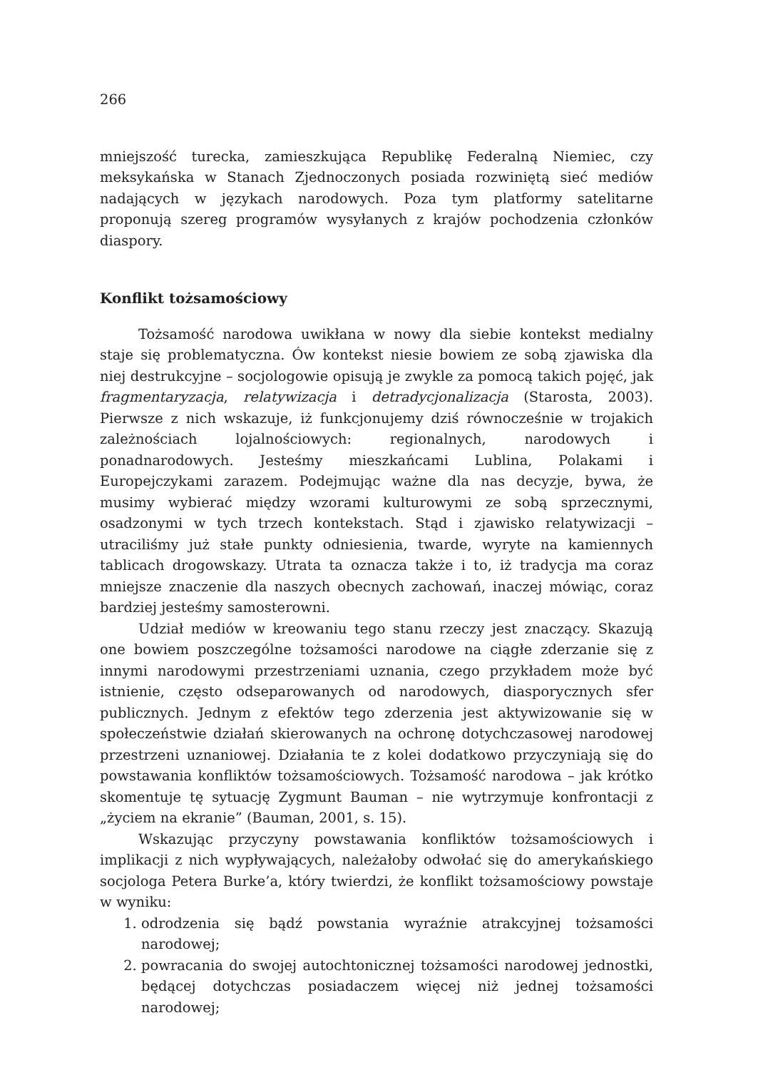266
mniejszość turecka, zamieszkująca Republikę Federalną Niemiec, czy meksykańska w Stanach Zjednoczonych posiada rozwiniętą sieć mediów nadających w językach narodowych. Poza tym platformy satelitarne proponują szereg programów wysyłanych z krajów pochodzenia członków diaspory.
Konflikt tożsamościowy
Tożsamość narodowa uwikłana w nowy dla siebie kontekst medialny staje się problematyczna. Ów kontekst niesie bowiem ze sobą zjawiska dla niej destrukcyjne – socjologowie opisują je zwykle za pomocą takich pojęć, jak fragmentaryzacja, relatywizacja i detradycjonalizacja (Starosta, 2003). Pierwsze z nich wskazuje, iż funkcjonujemy dziś równocześnie w trojakich zależnościach lojalnościowych: regionalnych, narodowych i ponadnarodowych. Jesteśmy mieszkańcami Lublina, Polakami i Europejczykami zarazem. Podejmując ważne dla nas decyzje, bywa, że musimy wybierać między wzorami kulturowymi ze sobą sprzecznymi, osadzonymi w tych trzech kontekstach. Stąd i zjawisko relatywizacji – utraciliśmy już stałe punkty odniesienia, twarde, wyryte na kamiennych tablicach drogowskazy. Utrata ta oznacza także i to, iż tradycja ma coraz mniejsze znaczenie dla naszych obecnych zachowań, inaczej mówiąc, coraz bardziej jesteśmy samosterowni.
Udział mediów w kreowaniu tego stanu rzeczy jest znaczący. Skazują one bowiem poszczególne tożsamości narodowe na ciągłe zderzanie się z innymi narodowymi przestrzeniami uznania, czego przykładem może być istnienie, często odseparowanych od narodowych, diasporycznych sfer publicznych. Jednym z efektów tego zderzenia jest aktywizowanie się w społeczeństwie działań skierowanych na ochronę dotychczasowej narodowej przestrzeni uznaniowej. Działania te z kolei dodatkowo przyczyniają się do powstawania konfliktów tożsamościowych. Tożsamość narodowa – jak krótko skomentuje tę sytuację Zygmunt Bauman – nie wytrzymuje konfrontacji z „życiem na ekranie” (Bauman, 2001, s. 15).
Wskazując przyczyny powstawania konfliktów tożsamościowych i implikacji z nich wypływających, należałoby odwołać się do amerykańskiego socjologa Petera Burke’a, który twierdzi, że konflikt tożsamościowy powstaje w wyniku:
1. odrodzenia się bądź powstania wyraźnie atrakcyjnej tożsamości narodowej;
2. powracania do swojej autochtonicznej tożsamości narodowej jednostki, będącej dotychczas posiadaczem więcej niż jednej tożsamości narodowej;